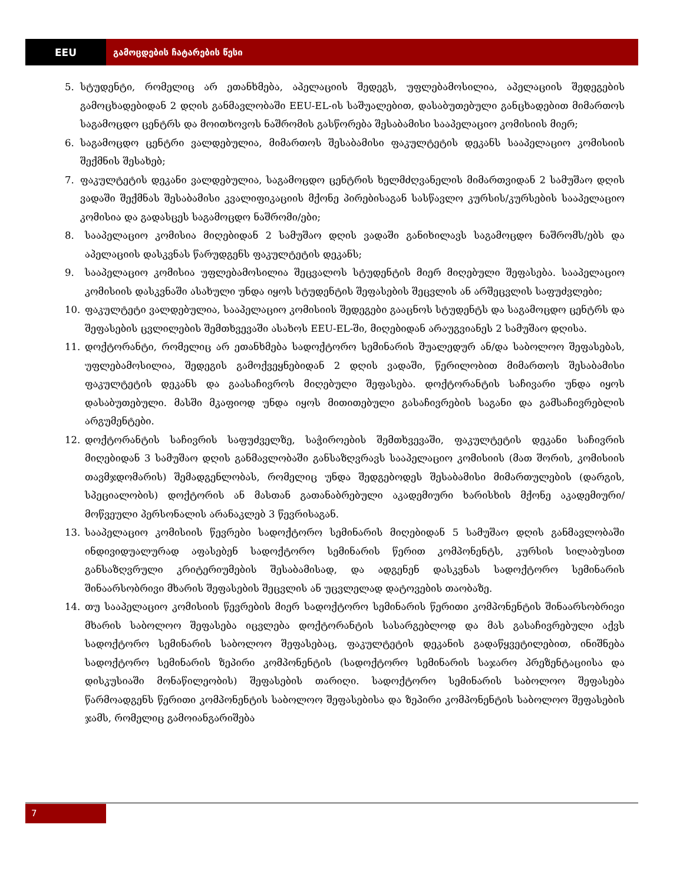EEU გამოცდების ჩატარების წესი
5. სტუდენტი, რომელიც არ ეთანხმება, აპელაციის შედეგს, უფლებამოსილია, აპელაციის შედეგების გამოცხადებიდან 2 დღის განმავლობაში EEU-EL-ის საშუალებით, დასაბუთებული განცხადებით მიმართოს საგამოცდო ცენტრს და მოითხოვოს ნაშრომის გასწორება შესაბამისი სააპელაციო კომისიის მიერ;
6. საგამოცდო ცენტრი ვალდებულია, მიმართოს შესაბამისი ფაკულტეტის დეკანს სააპელაციო კომისიის შექმნის შესახებ;
7. ფაკულტეტის დეკანი ვალდებულია, საგამოცდო ცენტრის ხელმძღვანელის მიმართვიდან 2 სამუშაო დღის ვადაში შექმნას შესაბამისი კვალიფიკაციის მქონე პირებისაგან სასწავლო კურსის/კურსების სააპელაციო კომისია და გადასცეს საგამოცდო ნაშრომი/ები;
8. სააპელაციო კომისია მიღებიდან 2 სამუშაო დღის ვადაში განიხილავს საგამოცდო ნაშრომს/ებს და აპელაციის დასკვნას წარუდგენს ფაკულტეტის დეკანს;
9. სააპელაციო კომისია უფლებამოსილია შეცვალოს სტუდენტის მიერ მიღებული შეფასება. სააპელაციო კომისიის დასკვნაში ასახული უნდა იყოს სტუდენტის შეფასების შეცვლის ან არშეცვლის საფუძვლები;
10. ფაკულტეტი ვალდებულია, სააპელაციო კომისიის შედეგები გააცნოს სტუდენტს და საგამოცდო ცენტრს და შეფასების ცვლილების შემთხვევაში ასახოს EEU-EL-ში, მიღებიდან არაუგვიანეს 2 სამუშაო დღისა.
11. დოქტორანტი, რომელიც არ ეთანხმება სადოქტორო სემინარის შუალედურ ან/და საბოლოო შეფასებას, უფლებამოსილია, შედეგის გამოქვეყნებიდან 2 დღის ვადაში, წერილობით მიმართოს შესაბამისი ფაკულტეტის დეკანს და გაასაჩივროს მიღებული შეფასება. დოქტორანტის საჩივარი უნდა იყოს დასაბუთებული. მასში მკაფიოდ უნდა იყოს მითითებული გასაჩივრების საგანი და გამსაჩივრებლის არგუმენტები.
12. დოქტორანტის საჩივრის საფუძველზე, საჭიროების შემთხვევაში, ფაკულტეტის დეკანი საჩივრის მიღებიდან 3 სამუშაო დღის განმავლობაში განსაზღვრავს სააპელაციო კომისიის (მათ შორის, კომისიის თავმჯდომარის) შემადგენლობას, რომელიც უნდა შედგებოდეს შესაბამისი მიმართულების (დარგის, სპეციალობის) დოქტორის ან მასთან გათანაბრებული აკადემიური ხარისხის მქონე აკადემიური/მოწვეული პერსონალის არანაკლებ 3 წევრისაგან.
13. სააპელაციო კომისიის წევრები სადოქტორო სემინარის მიღებიდან 5 სამუშაო დღის განმავლობაში ინდივიდუალურად აფასებენ სადოქტორო სემინარის წერით კომპონენტს, კურსის სილაბუსით განსაზღვრული კრიტერიუმების შესაბამისად, და ადგენენ დასკვნას სადოქტორო სემინარის შინაარსობრივი მხარის შეფასების შეცვლის ან უცვლელად დატოვების თაობაზე.
14. თუ სააპელაციო კომისიის წევრების მიერ სადოქტორო სემინარის წერითი კომპონენტის შინაარსობრივი მხარის საბოლოო შეფასება იცვლება დოქტორანტის სასარგებლოდ და მას გასაჩივრებული აქვს სადოქტორო სემინარის საბოლოო შეფასებაც, ფაკულტეტის დეკანის გადაწყვეტილებით, ინიშნება სადოქტორო სემინარის ზეპირი კომპონენტის (სადოქტორო სემინარის საჯარო პრეზენტაციისა და დისკუსიაში მონაწილეობის) შეფასების თარიღი. სადოქტორო სემინარის საბოლოო შეფასება წარმოადგენს წერითი კომპონენტის საბოლოო შეფასებისა და ზეპირი კომპონენტის საბოლოო შეფასების ჯამს, რომელიც გამოიანგარიშება
7